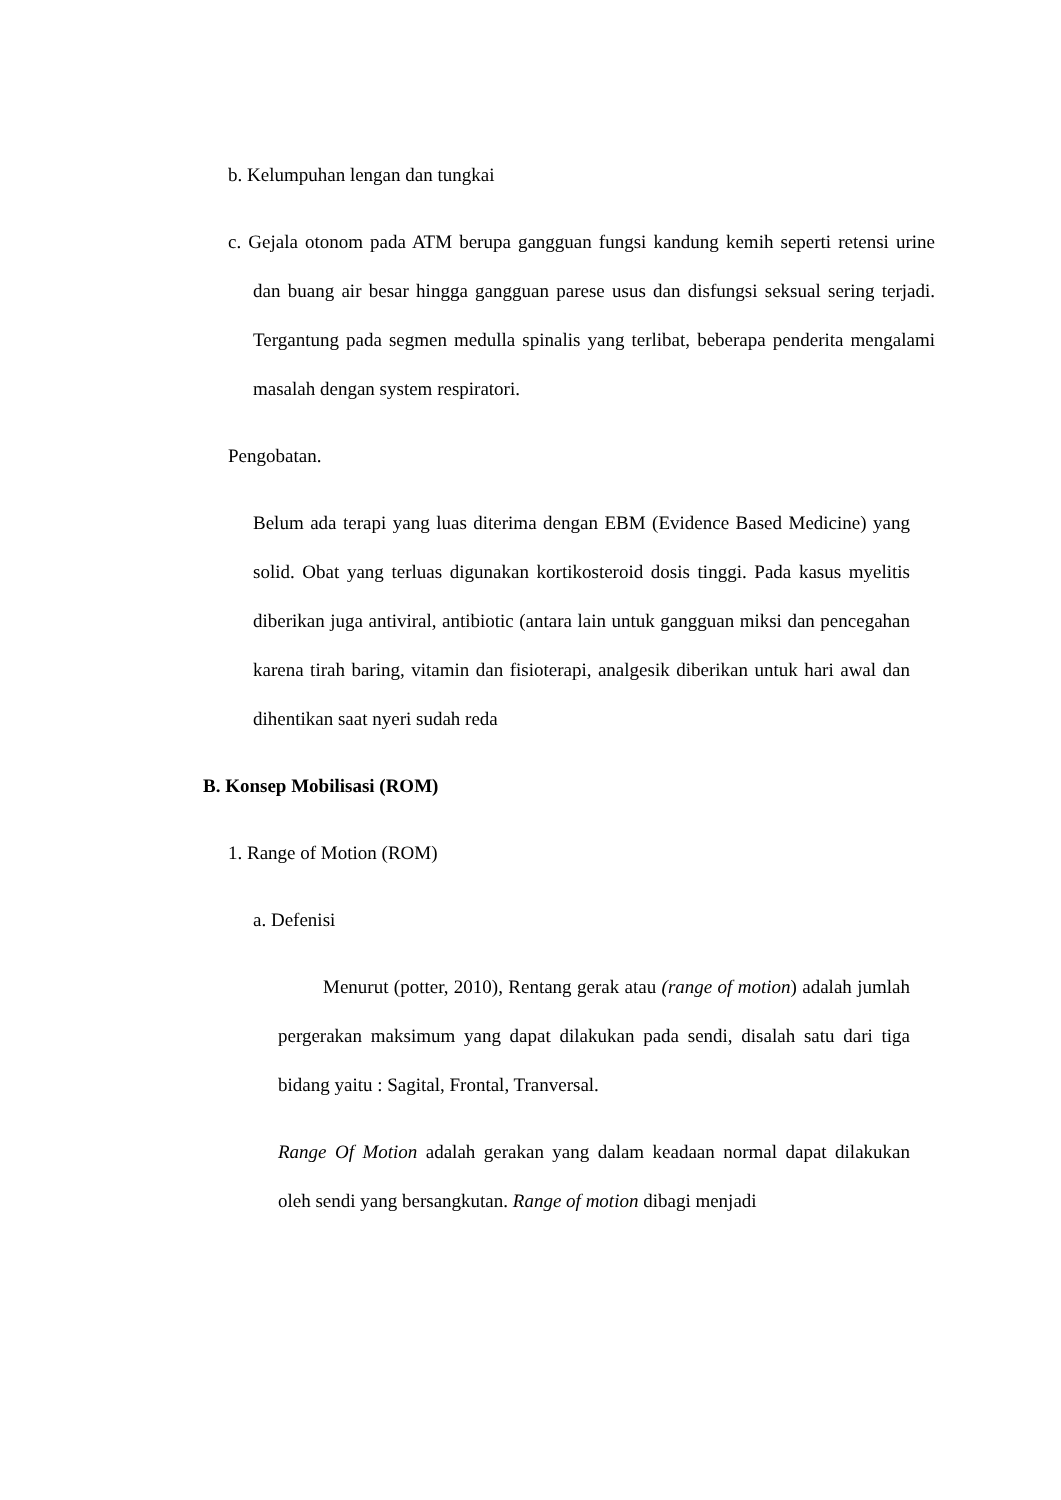b. Kelumpuhan lengan dan tungkai
c. Gejala otonom pada ATM berupa gangguan fungsi kandung kemih seperti retensi urine dan buang air besar hingga gangguan parese usus dan disfungsi seksual sering terjadi. Tergantung pada segmen medulla spinalis yang terlibat, beberapa penderita mengalami masalah dengan system respiratori.
Pengobatan.
Belum ada terapi yang luas diterima dengan EBM (Evidence Based Medicine) yang solid. Obat yang terluas digunakan kortikosteroid dosis tinggi. Pada kasus myelitis diberikan juga antiviral, antibiotic (antara lain untuk gangguan miksi dan pencegahan karena tirah baring, vitamin dan fisioterapi, analgesik diberikan untuk hari awal dan dihentikan saat nyeri sudah reda
B. Konsep Mobilisasi (ROM)
1. Range of Motion (ROM)
a. Defenisi
Menurut (potter, 2010), Rentang gerak atau (range of motion) adalah jumlah pergerakan maksimum yang dapat dilakukan pada sendi, disalah satu dari tiga bidang yaitu : Sagital, Frontal, Tranversal.
Range Of Motion adalah gerakan yang dalam keadaan normal dapat dilakukan oleh sendi yang bersangkutan. Range of motion dibagi menjadi